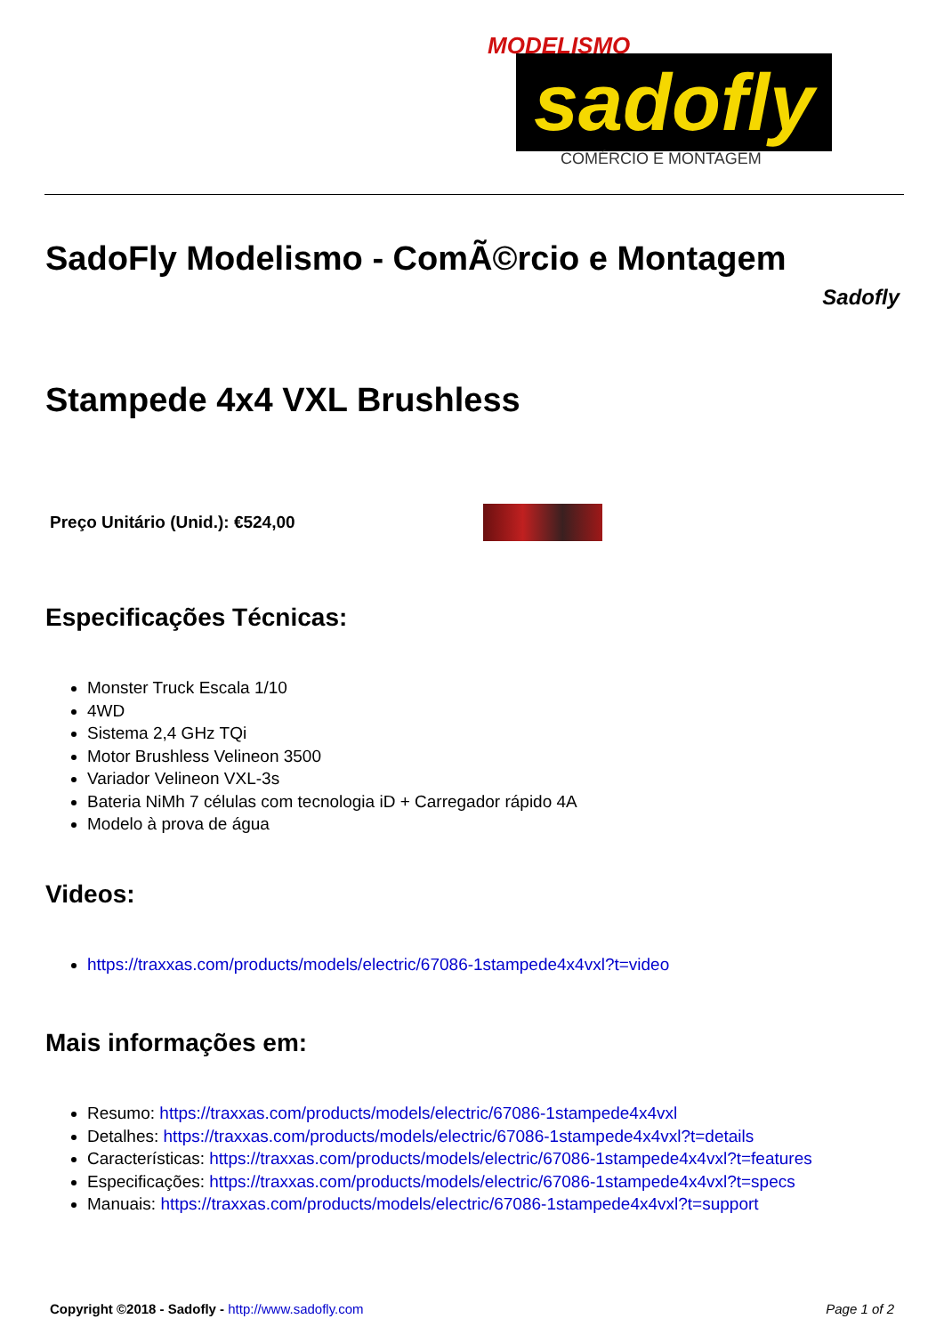MODELISMO
sadofly
COMÉRCIO E MONTAGEM
SadoFly Modelismo - ComÃ©rcio e Montagem
Sadofly
Stampede 4x4 VXL Brushless
Preço Unitário (Unid.): €524,00
Especificações Técnicas:
Monster Truck Escala 1/10
4WD
Sistema 2,4 GHz TQi
Motor Brushless Velineon 3500
Variador Velineon VXL-3s
Bateria NiMh 7 células com tecnologia iD + Carregador rápido 4A
Modelo à prova de água
Videos:
https://traxxas.com/products/models/electric/67086-1stampede4x4vxl?t=video
Mais informações em:
Resumo: https://traxxas.com/products/models/electric/67086-1stampede4x4vxl
Detalhes: https://traxxas.com/products/models/electric/67086-1stampede4x4vxl?t=details
Características: https://traxxas.com/products/models/electric/67086-1stampede4x4vxl?t=features
Especificações: https://traxxas.com/products/models/electric/67086-1stampede4x4vxl?t=specs
Manuais: https://traxxas.com/products/models/electric/67086-1stampede4x4vxl?t=support
Copyright ©2018 - Sadofly - http://www.sadofly.com Page 1 of 2